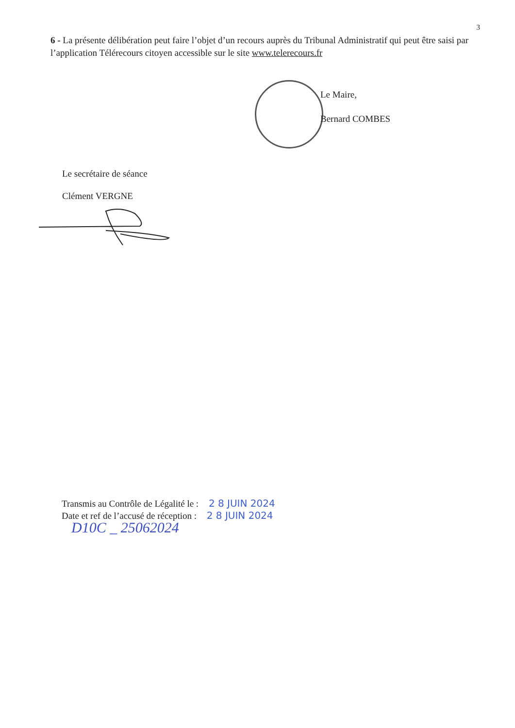3
6 - La présente délibération peut faire l’objet d’un recours auprès du Tribunal Administratif qui peut être saisi par l’application Télérecours citoyen accessible sur le site www.telerecours.fr
Le Maire,
Bernard COMBES
Le secrétaire de séance
Clément VERGNE
Transmis au Contrôle de Légalité le : 2 8 JUIN 2024
Date et ref de l’accusé de réception : 2 8 JUIN 2024
D10C _ 25062024